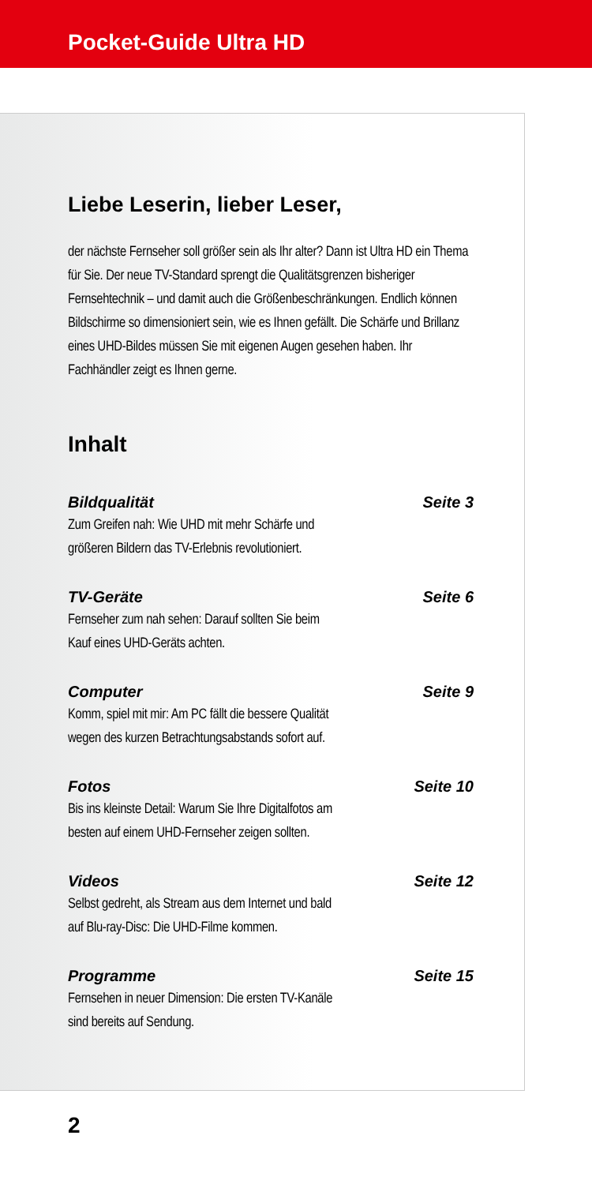Pocket-Guide Ultra HD
Liebe Leserin, lieber Leser,
der nächste Fernseher soll größer sein als Ihr alter? Dann ist Ultra HD ein Thema für Sie. Der neue TV-Standard sprengt die Qualitätsgrenzen bisheriger Fernsehtechnik – und damit auch die Größenbeschränkungen. Endlich können Bildschirme so dimensioniert sein, wie es Ihnen gefällt. Die Schärfe und Brillanz eines UHD-Bildes müssen Sie mit eigenen Augen gesehen haben. Ihr Fachhändler zeigt es Ihnen gerne.
Inhalt
Bildqualität Seite 3
Zum Greifen nah: Wie UHD mit mehr Schärfe und
größeren Bildern das TV-Erlebnis revolutioniert.
TV-Geräte Seite 6
Fernseher zum nah sehen: Darauf sollten Sie beim
Kauf eines UHD-Geräts achten.
Computer Seite 9
Komm, spiel mit mir: Am PC fällt die bessere Qualität
wegen des kurzen Betrachtungsabstands sofort auf.
Fotos Seite 10
Bis ins kleinste Detail: Warum Sie Ihre Digitalfotos am
besten auf einem UHD-Fernseher zeigen sollten.
Videos Seite 12
Selbst gedreht, als Stream aus dem Internet und bald
auf Blu-ray-Disc: Die UHD-Filme kommen.
Programme Seite 15
Fernsehen in neuer Dimension: Die ersten TV-Kanäle
sind bereits auf Sendung.
2